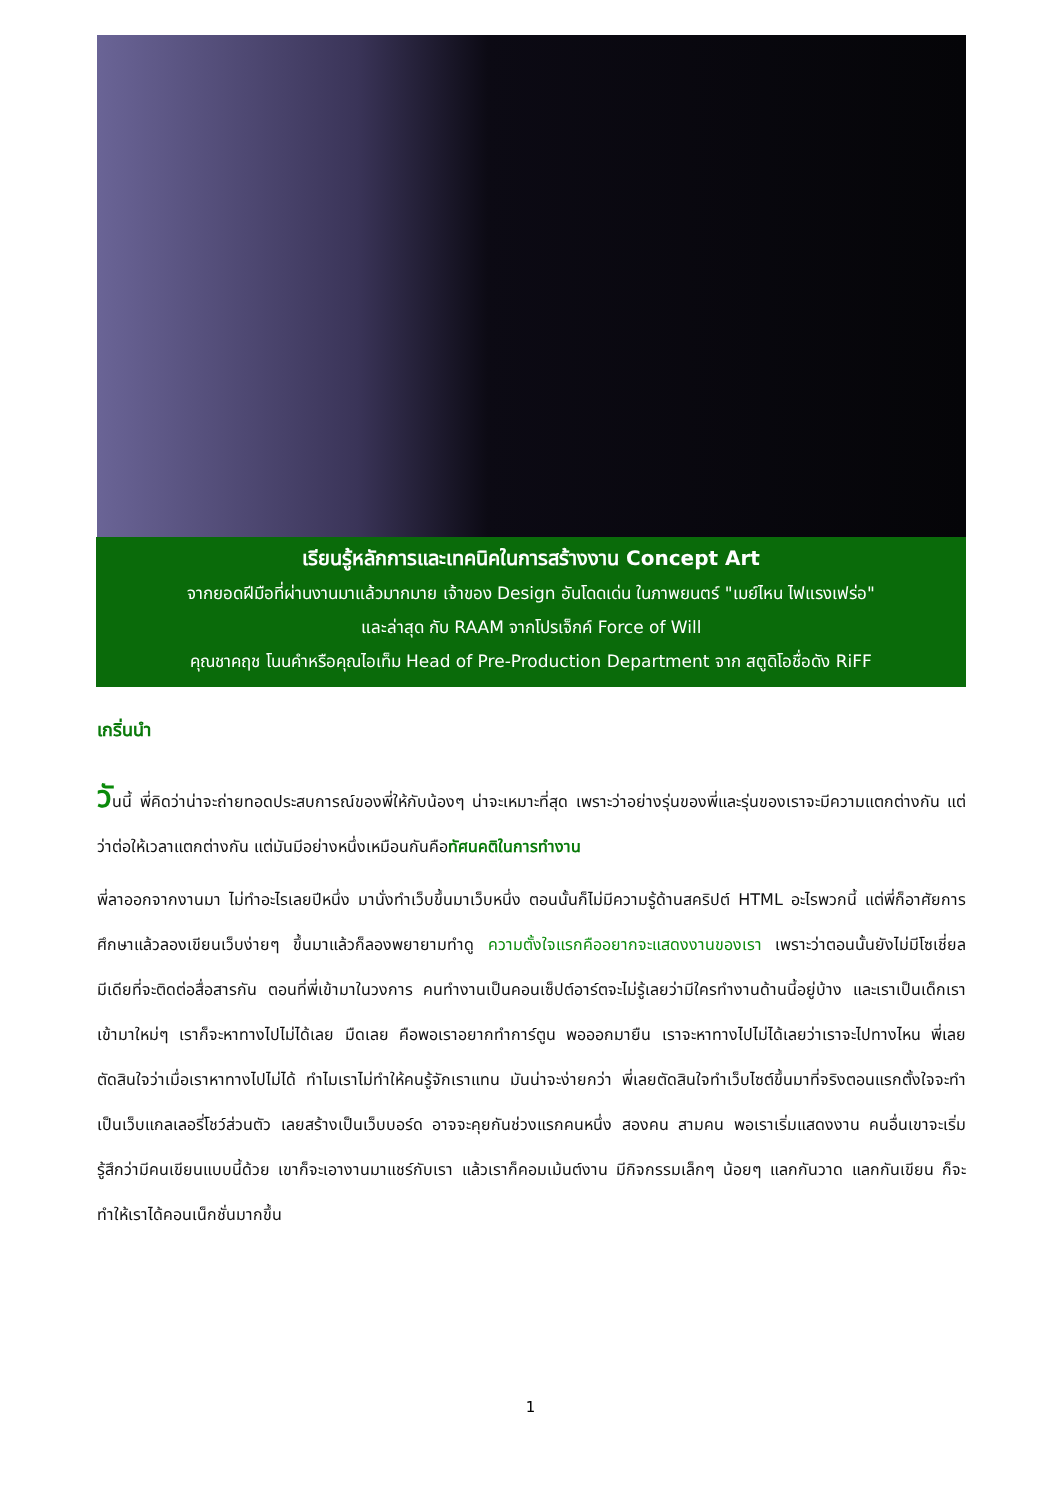เรียนรู้หลักการและเทคนิคในการสร้างงาน Concept Art
จากยอดฝีมือที่ผ่านงานมาแล้วมากมาย เจ้าของ Design อันโดดเด่น ในภาพยนตร์ "เมย์ไหน ไฟแรงเฟร่อ"
และล่าสุด กับ RAAM จากโปรเจ็กค์ Force of Will
คุณชาคฤช โนนคำหรือคุณไอเท็ม Head of Pre-Production Department จาก สตูดิโอชื่อดัง RiFF
เกริ่นนำ
วันนี้ พี่คิดว่าน่าจะถ่ายทอดประสบการณ์ของพี่ให้กับน้องๆ น่าจะเหมาะที่สุด เพราะว่าอย่างรุ่นของพี่และรุ่นของเราจะมีความแตกต่างกัน แต่ว่าต่อให้เวลาแตกต่างกัน แต่มันมีอย่างหนึ่งเหมือนกันคือทัศนคติในการทำงาน
พี่ลาออกจากงานมา ไม่ทำอะไรเลยปีหนึ่ง มานั่งทำเว็บขึ้นมาเว็บหนึ่ง ตอนนั้นก็ไม่มีความรู้ด้านสคริปต์ HTML อะไรพวกนี้ แต่พี่ก็อาศัยการศึกษาแล้วลองเขียนเว็บง่ายๆ ขึ้นมาแล้วก็ลองพยายามทำดู ความตั้งใจแรกคืออยากจะแสดงงานของเรา เพราะว่าตอนนั้นยังไม่มีโซเชี่ยลมีเดียที่จะติดต่อสื่อสารกัน ตอนที่พี่เข้ามาในวงการ คนทำงานเป็นคอนเซ็ปต์อาร์ตจะไม่รู้เลยว่ามีใครทำงานด้านนี้อยู่บ้าง และเราเป็นเด็กเราเข้ามาใหม่ๆ เราก็จะหาทางไปไม่ได้เลย มืดเลย คือพอเราอยากทำการ์ตูน พอออกมายืน เราจะหาทางไปไม่ได้เลยว่าเราจะไปทางไหน พี่เลยตัดสินใจว่าเมื่อเราหาทางไปไม่ได้ ทำไมเราไม่ทำให้คนรู้จักเราแทน มันน่าจะง่ายกว่า พี่เลยตัดสินใจทำเว็บไซต์ขึ้นมาที่จริงตอนแรกตั้งใจจะทำเป็นเว็บแกลเลอรี่โชว์ส่วนตัว เลยสร้างเป็นเว็บบอร์ด อาจจะคุยกันช่วงแรกคนหนึ่ง สองคน สามคน พอเราเริ่มแสดงงาน คนอื่นเขาจะเริ่มรู้สึกว่ามีคนเขียนแบบนี้ด้วย เขาก็จะเอางานมาแชร์กับเรา แล้วเราก็คอมเม้นต์งาน มีกิจกรรมเล็กๆ น้อยๆ แลกกันวาด แลกกันเขียน ก็จะทำให้เราได้คอนเน็กชั่นมากขึ้น
1